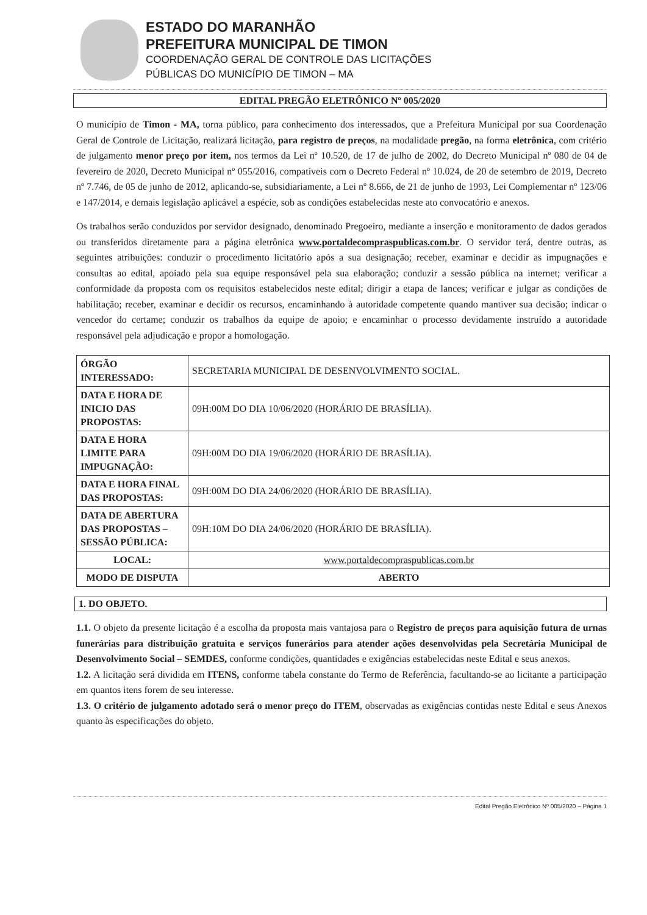ESTADO DO MARANHÃO
PREFEITURA MUNICIPAL DE TIMON
COORDENAÇÃO GERAL DE CONTROLE DAS LICITAÇÕES
PÚBLICAS DO MUNICÍPIO DE TIMON – MA
EDITAL PREGÃO ELETRÔNICO Nº 005/2020
O município de Timon - MA, torna público, para conhecimento dos interessados, que a Prefeitura Municipal por sua Coordenação Geral de Controle de Licitação, realizará licitação, para registro de preços, na modalidade pregão, na forma eletrônica, com critério de julgamento menor preço por item, nos termos da Lei nº 10.520, de 17 de julho de 2002, do Decreto Municipal nº 080 de 04 de fevereiro de 2020, Decreto Municipal nº 055/2016, compatíveis com o Decreto Federal nº 10.024, de 20 de setembro de 2019, Decreto nº 7.746, de 05 de junho de 2012, aplicando-se, subsidiariamente, a Lei nº 8.666, de 21 de junho de 1993, Lei Complementar nº 123/06 e 147/2014, e demais legislação aplicável a espécie, sob as condições estabelecidas neste ato convocatório e anexos.
Os trabalhos serão conduzidos por servidor designado, denominado Pregoeiro, mediante a inserção e monitoramento de dados gerados ou transferidos diretamente para a página eletrônica www.portaldecompraspublicas.com.br. O servidor terá, dentre outras, as seguintes atribuições: conduzir o procedimento licitatório após a sua designação; receber, examinar e decidir as impugnações e consultas ao edital, apoiado pela sua equipe responsável pela sua elaboração; conduzir a sessão pública na internet; verificar a conformidade da proposta com os requisitos estabelecidos neste edital; dirigir a etapa de lances; verificar e julgar as condições de habilitação; receber, examinar e decidir os recursos, encaminhando à autoridade competente quando mantiver sua decisão; indicar o vencedor do certame; conduzir os trabalhos da equipe de apoio; e encaminhar o processo devidamente instruído a autoridade responsável pela adjudicação e propor a homologação.
| ÓRGÃO INTERESSADO: | SECRETARIA MUNICIPAL DE DESENVOLVIMENTO SOCIAL. |
| DATA E HORA DE INICIO DAS PROPOSTAS: | 09H:00M DO DIA 10/06/2020 (HORÁRIO DE BRASÍLIA). |
| DATA E HORA LIMITE PARA IMPUGNAÇÃO: | 09H:00M DO DIA 19/06/2020 (HORÁRIO DE BRASÍLIA). |
| DATA E HORA FINAL DAS PROPOSTAS: | 09H:00M DO DIA 24/06/2020 (HORÁRIO DE BRASÍLIA). |
| DATA DE ABERTURA DAS PROPOSTAS – SESSÃO PÚBLICA: | 09H:10M DO DIA 24/06/2020 (HORÁRIO DE BRASÍLIA). |
| LOCAL: | www.portaldecompraspublicas.com.br |
| MODO DE DISPUTA | ABERTO |
1. DO OBJETO.
1.1. O objeto da presente licitação é a escolha da proposta mais vantajosa para o Registro de preços para aquisição futura de urnas funerárias para distribuição gratuita e serviços funerários para atender ações desenvolvidas pela Secretária Municipal de Desenvolvimento Social – SEMDES, conforme condições, quantidades e exigências estabelecidas neste Edital e seus anexos.
1.2. A licitação será dividida em ITENS, conforme tabela constante do Termo de Referência, facultando-se ao licitante a participação em quantos itens forem de seu interesse.
1.3. O critério de julgamento adotado será o menor preço do ITEM, observadas as exigências contidas neste Edital e seus Anexos quanto às especificações do objeto.
Edital Pregão Eletrônico Nº 005/2020 – Página 1